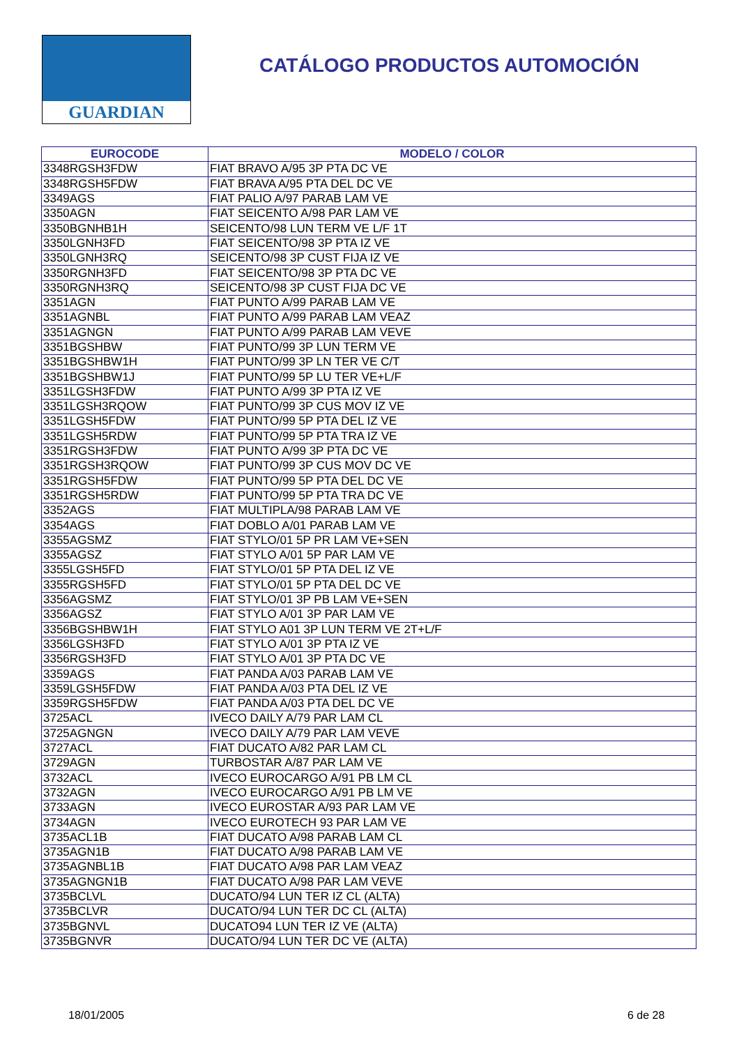GUARDIAN
CATÁLOGO PRODUCTOS AUTOMOCIÓN
| EUROCODE | MODELO / COLOR |
| --- | --- |
| 3348RGSH3FDW | FIAT BRAVO A/95 3P PTA DC VE |
| 3348RGSH5FDW | FIAT BRAVA A/95 PTA DEL DC VE |
| 3349AGS | FIAT PALIO A/97 PARAB LAM VE |
| 3350AGN | FIAT SEICENTO A/98 PAR LAM VE |
| 3350BGNHB1H | SEICENTO/98 LUN TERM VE L/F 1T |
| 3350LGNH3FD | FIAT SEICENTO/98 3P PTA IZ VE |
| 3350LGNH3RQ | SEICENTO/98 3P CUST FIJA IZ VE |
| 3350RGNH3FD | FIAT SEICENTO/98 3P PTA DC VE |
| 3350RGNH3RQ | SEICENTO/98 3P CUST FIJA DC VE |
| 3351AGN | FIAT PUNTO A/99 PARAB LAM VE |
| 3351AGNBL | FIAT PUNTO A/99 PARAB LAM VEAZ |
| 3351AGNGN | FIAT PUNTO A/99 PARAB LAM VEVE |
| 3351BGSHBW | FIAT PUNTO/99 3P LUN TERM VE |
| 3351BGSHBW1H | FIAT PUNTO/99 3P LN TER VE C/T |
| 3351BGSHBW1J | FIAT PUNTO/99 5P LU TER VE+L/F |
| 3351LGSH3FDW | FIAT PUNTO A/99 3P PTA IZ VE |
| 3351LGSH3RQOW | FIAT PUNTO/99 3P CUS MOV IZ VE |
| 3351LGSH5FDW | FIAT PUNTO/99 5P PTA DEL IZ VE |
| 3351LGSH5RDW | FIAT PUNTO/99 5P PTA TRA IZ VE |
| 3351RGSH3FDW | FIAT PUNTO A/99 3P PTA DC VE |
| 3351RGSH3RQOW | FIAT PUNTO/99 3P CUS MOV DC VE |
| 3351RGSH5FDW | FIAT PUNTO/99 5P PTA DEL DC VE |
| 3351RGSH5RDW | FIAT PUNTO/99 5P PTA TRA DC VE |
| 3352AGS | FIAT MULTIPLA/98 PARAB LAM VE |
| 3354AGS | FIAT DOBLO A/01 PARAB LAM VE |
| 3355AGSMZ | FIAT STYLO/01 5P PR LAM VE+SEN |
| 3355AGSZ | FIAT STYLO A/01 5P PAR LAM VE |
| 3355LGSH5FD | FIAT STYLO/01 5P PTA DEL IZ VE |
| 3355RGSH5FD | FIAT STYLO/01 5P PTA DEL DC VE |
| 3356AGSMZ | FIAT STYLO/01 3P PB LAM VE+SEN |
| 3356AGSZ | FIAT STYLO A/01 3P PAR LAM VE |
| 3356BGSHBW1H | FIAT STYLO A01 3P LUN TERM VE 2T+L/F |
| 3356LGSH3FD | FIAT STYLO A/01 3P PTA IZ VE |
| 3356RGSH3FD | FIAT STYLO A/01 3P PTA DC VE |
| 3359AGS | FIAT PANDA A/03 PARAB LAM VE |
| 3359LGSH5FDW | FIAT PANDA A/03 PTA DEL IZ VE |
| 3359RGSH5FDW | FIAT PANDA A/03 PTA DEL DC VE |
| 3725ACL | IVECO DAILY A/79 PAR LAM CL |
| 3725AGNGN | IVECO DAILY A/79 PAR LAM VEVE |
| 3727ACL | FIAT DUCATO A/82 PAR LAM CL |
| 3729AGN | TURBOSTAR A/87 PAR LAM VE |
| 3732ACL | IVECO EUROCARGO A/91 PB LM CL |
| 3732AGN | IVECO EUROCARGO A/91 PB LM VE |
| 3733AGN | IVECO EUROSTAR A/93 PAR LAM VE |
| 3734AGN | IVECO EUROTECH 93 PAR LAM VE |
| 3735ACL1B | FIAT DUCATO A/98 PARAB LAM CL |
| 3735AGN1B | FIAT DUCATO A/98 PARAB LAM VE |
| 3735AGNBL1B | FIAT DUCATO A/98 PAR LAM VEAZ |
| 3735AGNGN1B | FIAT DUCATO A/98 PAR LAM VEVE |
| 3735BCLVL | DUCATO/94 LUN TER IZ CL (ALTA) |
| 3735BCLVR | DUCATO/94 LUN TER DC CL (ALTA) |
| 3735BGNVL | DUCATO94 LUN TER IZ VE (ALTA) |
| 3735BGNVR | DUCATO/94 LUN TER DC VE (ALTA) |
18/01/2005 6 de 28